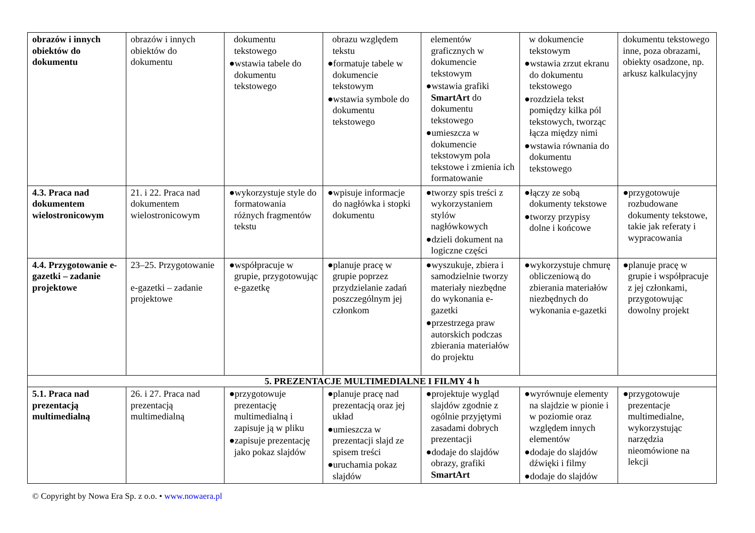| obrazów i innych obiektów do dokumentu | obrazów i innych obiektów do dokumentu | dokumentu tekstowego ●wstawia tabele do dokumentu tekstowego | obrazu względem tekstu ●formatuje tabele w dokumencie tekstowym ●wstawia symbole do dokumentu tekstowego | elementów graficznych w dokumencie tekstowym ●wstawia grafiki SmartArt do dokumentu tekstowego ●umieszcza w dokumencie tekstowym pola tekstowe i zmienia ich formatowanie | w dokumencie tekstowym ●wstawia zrzut ekranu do dokumentu tekstowego ●rozdziela tekst pomiędzy kilka pól tekstowych, tworząc łącza między nimi ●wstawia równania do dokumentu tekstowego | dokumentu tekstowego inne, poza obrazami, obiekty osadzone, np. arkusz kalkulacyjny |
| 4.3. Praca nad dokumentem wielostronicowym | 21. i 22. Praca nad dokumentem wielostronicowym | ●wykorzystuje style do formatowania różnych fragmentów tekstu | ●wpisuje informacje do nagłówka i stopki dokumentu | ●tworzy spis treści z wykorzystaniem stylów nagłówkowych ●dzieli dokument na logiczne części | ●łączy ze sobą dokumenty tekstowe ●tworzy przypisy dolne i końcowe | ●przygotowuje rozbudowane dokumenty tekstowe, takie jak referaty i wypracowania |
| 4.4. Przygotowanie e-gazetki – zadanie projektowe | 23–25. Przygotowanie e-gazetki – zadanie projektowe | ●współpracuje w grupie, przygotowując e-gazetkę | ●planuje pracę w grupie poprzez przydzielanie zadań poszczególnym jej członkom | ●wyszukuje, zbiera i samodzielnie tworzy materiały niezbędne do wykonania e-gazetki ●przestrzega praw autorskich podczas zbierania materiałów do projektu | ●wykorzystuje chmurę obliczeniową do zbierania materiałów niezbędnych do wykonania e-gazetki | ●planuje pracę w grupie i współpracuje z jej członkami, przygotowując dowolny projekt |
| 5. PREZENTACJE MULTIMEDIALNE I FILMY 4 h | | | | | | |
| 5.1. Praca nad prezentacją multimedialną | 26. i 27. Praca nad prezentacją multimedialną | ●przygotowuje prezentację multimedialną i zapisuje ją w pliku ●zapisuje prezentację jako pokaz slajdów | ●planuje pracę nad prezentacją oraz jej układ ●umieszcza w prezentacji slajd ze spisem treści ●uruchamia pokaz slajdów | ●projektuje wygląd slajdów zgodnie z ogólnie przyjętymi zasadami dobrych prezentacji ●dodaje do slajdów obrazy, grafiki SmartArt | ●wyrównuje elementy na slajdzie w pionie i w poziomie oraz względem innych elementów ●dodaje do slajdów dźwięki i filmy ●dodaje do slajdów | ●przygotowuje prezentacje multimedialne, wykorzystując narzędzia nieomówione na lekcji |
© Copyright by Nowa Era Sp. z o.o. • www.nowaera.pl